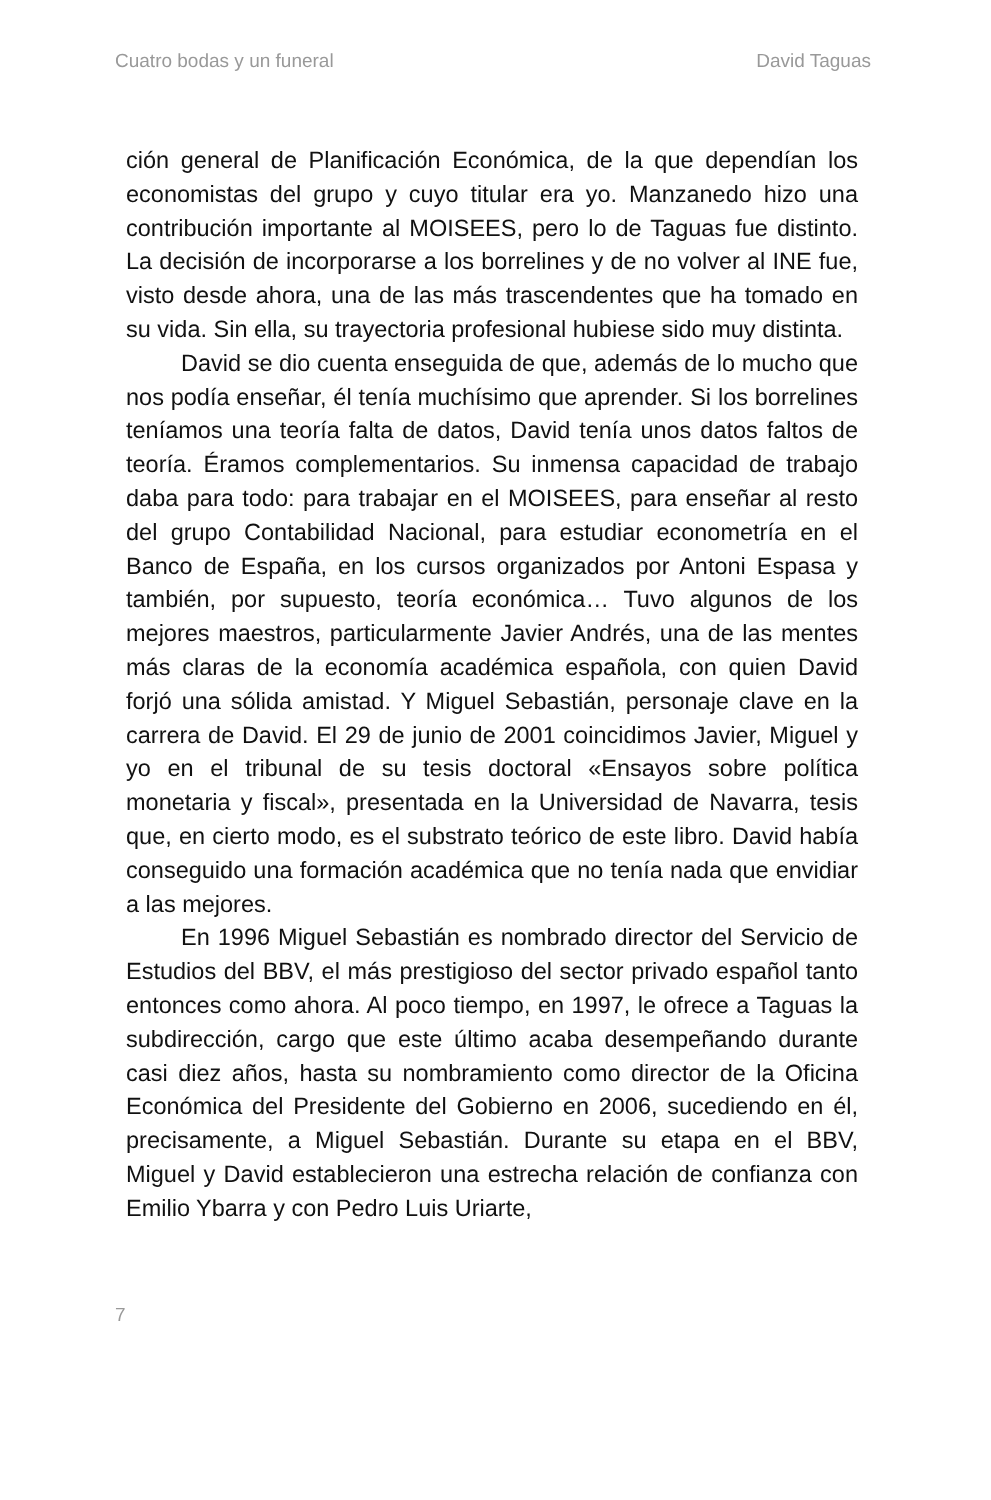Cuatro bodas y un funeral David Taguas
ción general de Planificación Económica, de la que dependían los economistas del grupo y cuyo titular era yo. Manzanedo hizo una contribución importante al MOISEES, pero lo de Taguas fue distinto. La decisión de incorporarse a los borrelines y de no volver al INE fue, visto desde ahora, una de las más trascendentes que ha tomado en su vida. Sin ella, su trayectoria profesional hubiese sido muy distinta.
David se dio cuenta enseguida de que, además de lo mucho que nos podía enseñar, él tenía muchísimo que aprender. Si los borrelines teníamos una teoría falta de datos, David tenía unos datos faltos de teoría. Éramos complementarios. Su inmensa capacidad de trabajo daba para todo: para trabajar en el MOISEES, para enseñar al resto del grupo Contabilidad Nacional, para estudiar econometría en el Banco de España, en los cursos organizados por Antoni Espasa y también, por supuesto, teoría económica… Tuvo algunos de los mejores maestros, particularmente Javier Andrés, una de las mentes más claras de la economía académica española, con quien David forjó una sólida amistad. Y Miguel Sebastián, personaje clave en la carrera de David. El 29 de junio de 2001 coincidimos Javier, Miguel y yo en el tribunal de su tesis doctoral «Ensayos sobre política monetaria y fiscal», presentada en la Universidad de Navarra, tesis que, en cierto modo, es el substrato teórico de este libro. David había conseguido una formación académica que no tenía nada que envidiar a las mejores.
En 1996 Miguel Sebastián es nombrado director del Servicio de Estudios del BBV, el más prestigioso del sector privado español tanto entonces como ahora. Al poco tiempo, en 1997, le ofrece a Taguas la subdirección, cargo que este último acaba desempeñando durante casi diez años, hasta su nombramiento como director de la Oficina Económica del Presidente del Gobierno en 2006, sucediendo en él, precisamente, a Miguel Sebastián. Durante su etapa en el BBV, Miguel y David establecieron una estrecha relación de confianza con Emilio Ybarra y con Pedro Luis Uriarte,
7